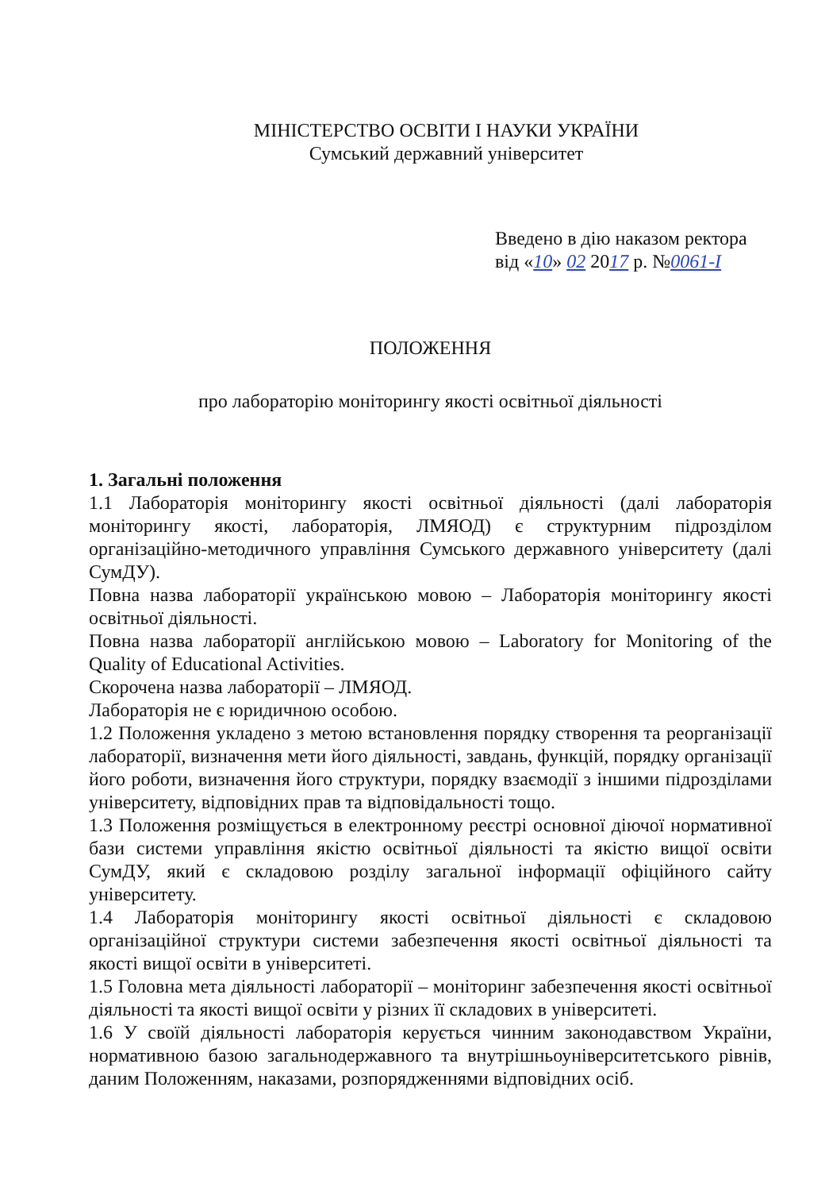МІНІСТЕРСТВО ОСВІТИ І НАУКИ УКРАЇНИ
Сумський державний університет
Введено в дію наказом ректора
від «10» 02 2017 р. №0061-I
ПОЛОЖЕННЯ
про лабораторію моніторингу якості освітньої діяльності
1. Загальні положення
1.1 Лабораторія моніторингу якості освітньої діяльності (далі лабораторія моніторингу якості, лабораторія, ЛМЯОД) є структурним підрозділом організаційно-методичного управління Сумського державного університету (далі СумДУ).
Повна назва лабораторії українською мовою – Лабораторія моніторингу якості освітньої діяльності.
Повна назва лабораторії англійською мовою – Laboratory for Monitoring of the Quality of Educational Activities.
Скорочена назва лабораторії – ЛМЯОД.
Лабораторія не є юридичною особою.
1.2 Положення укладено з метою встановлення порядку створення та реорганізації лабораторії, визначення мети його діяльності, завдань, функцій, порядку організації його роботи, визначення його структури, порядку взаємодії з іншими підрозділами університету, відповідних прав та відповідальності тощо.
1.3 Положення розміщується в електронному реєстрі основної діючої нормативної бази системи управління якістю освітньої діяльності та якістю вищої освіти СумДУ, який є складовою розділу загальної інформації офіційного сайту університету.
1.4 Лабораторія моніторингу якості освітньої діяльності є складовою організаційної структури системи забезпечення якості освітньої діяльності та якості вищої освіти в університеті.
1.5 Головна мета діяльності лабораторії – моніторинг забезпечення якості освітньої діяльності та якості вищої освіти у різних її складових в університеті.
1.6 У своїй діяльності лабораторія керується чинним законодавством України, нормативною базою загальнодержавного та внутрішньоуніверситетського рівнів, даним Положенням, наказами, розпорядженнями відповідних осіб.